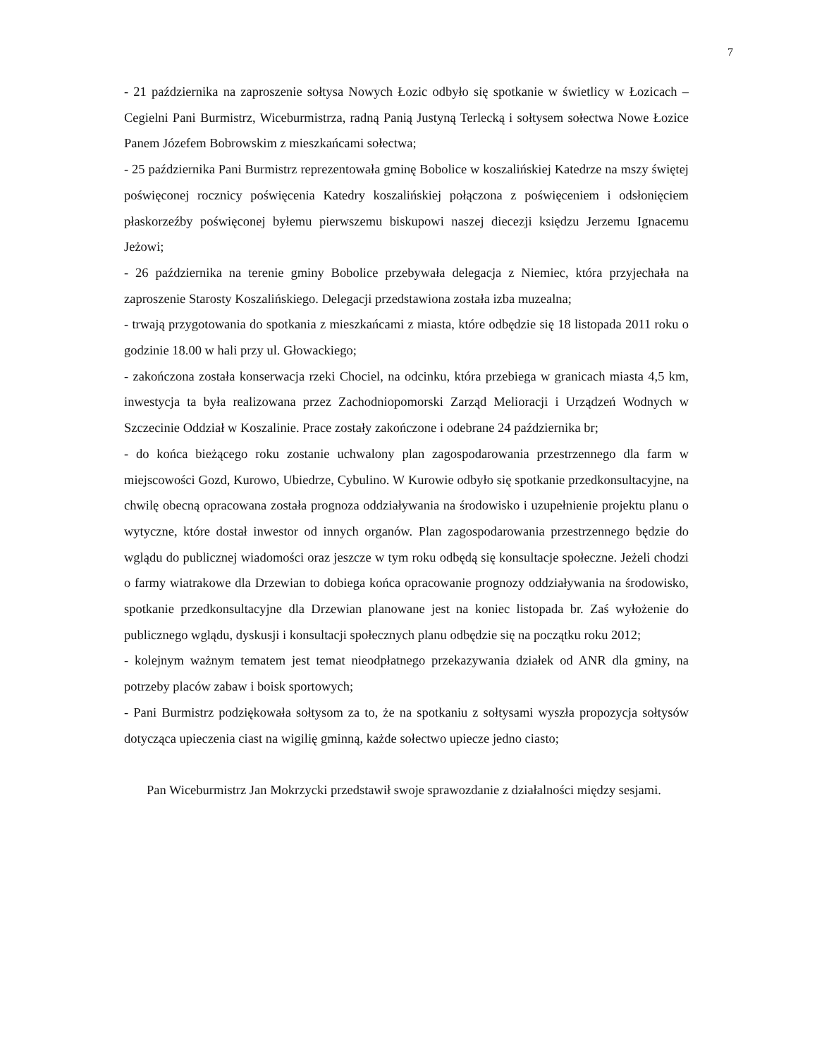7
- 21 października na zaproszenie sołtysa Nowych Łozic odbyło się spotkanie w świetlicy w Łozicach – Cegielni Pani Burmistrz, Wiceburmistrza, radną Panią Justyną Terlecką i sołtysem sołectwa Nowe Łozice Panem Józefem Bobrowskim z mieszkańcami sołectwa;
- 25 października Pani Burmistrz reprezentowała gminę Bobolice w koszalińskiej Katedrze na mszy świętej poświęconej rocznicy poświęcenia Katedry koszalińskiej połączona z poświęceniem i odsłonięciem płaskorzeźby poświęconej byłemu pierwszemu biskupowi naszej diecezji księdzu Jerzemu Ignacemu Jeżowi;
- 26 października na terenie gminy Bobolice przebywała delegacja z Niemiec, która przyjechała na zaproszenie Starosty Koszalińskiego. Delegacji przedstawiona została izba muzealna;
- trwają przygotowania do spotkania z mieszkańcami z miasta, które odbędzie się 18 listopada 2011 roku o godzinie 18.00 w hali przy ul. Głowackiego;
- zakończona została konserwacja rzeki Chociel, na odcinku, która przebiega w granicach miasta 4,5 km, inwestycja ta była realizowana przez Zachodniopomorski Zarząd Melioracji i Urządzeń Wodnych w Szczecinie Oddział w Koszalinie. Prace zostały zakończone i odebrane 24 października br;
- do końca bieżącego roku zostanie uchwalony plan zagospodarowania przestrzennego dla farm w miejscowości Gozd, Kurowo, Ubiedrze, Cybulino. W Kurowie odbyło się spotkanie przedkonsultacyjne, na chwilę obecną opracowana została prognoza oddziaływania na środowisko i uzupełnienie projektu planu o wytyczne, które dostał inwestor od innych organów. Plan zagospodarowania przestrzennego będzie do wglądu do publicznej wiadomości oraz jeszcze w tym roku odbędą się konsultacje społeczne. Jeżeli chodzi o farmy wiatrakowe dla Drzewian to dobiega końca opracowanie prognozy oddziaływania na środowisko, spotkanie przedkonsultacyjne dla Drzewian planowane jest na koniec listopada br. Zaś wyłożenie do publicznego wglądu, dyskusji i konsultacji społecznych planu odbędzie się na początku roku 2012;
- kolejnym ważnym tematem jest temat nieodpłatnego przekazywania działek od ANR dla gminy, na potrzeby placów zabaw i boisk sportowych;
- Pani Burmistrz podziękowała sołtysom za to, że na spotkaniu z sołtysami wyszła propozycja sołtysów dotycząca upieczenia ciast na wigilię gminną, każde sołectwo upiecze jedno ciasto;
Pan Wiceburmistrz Jan Mokrzycki przedstawił swoje sprawozdanie z działalności między sesjami.